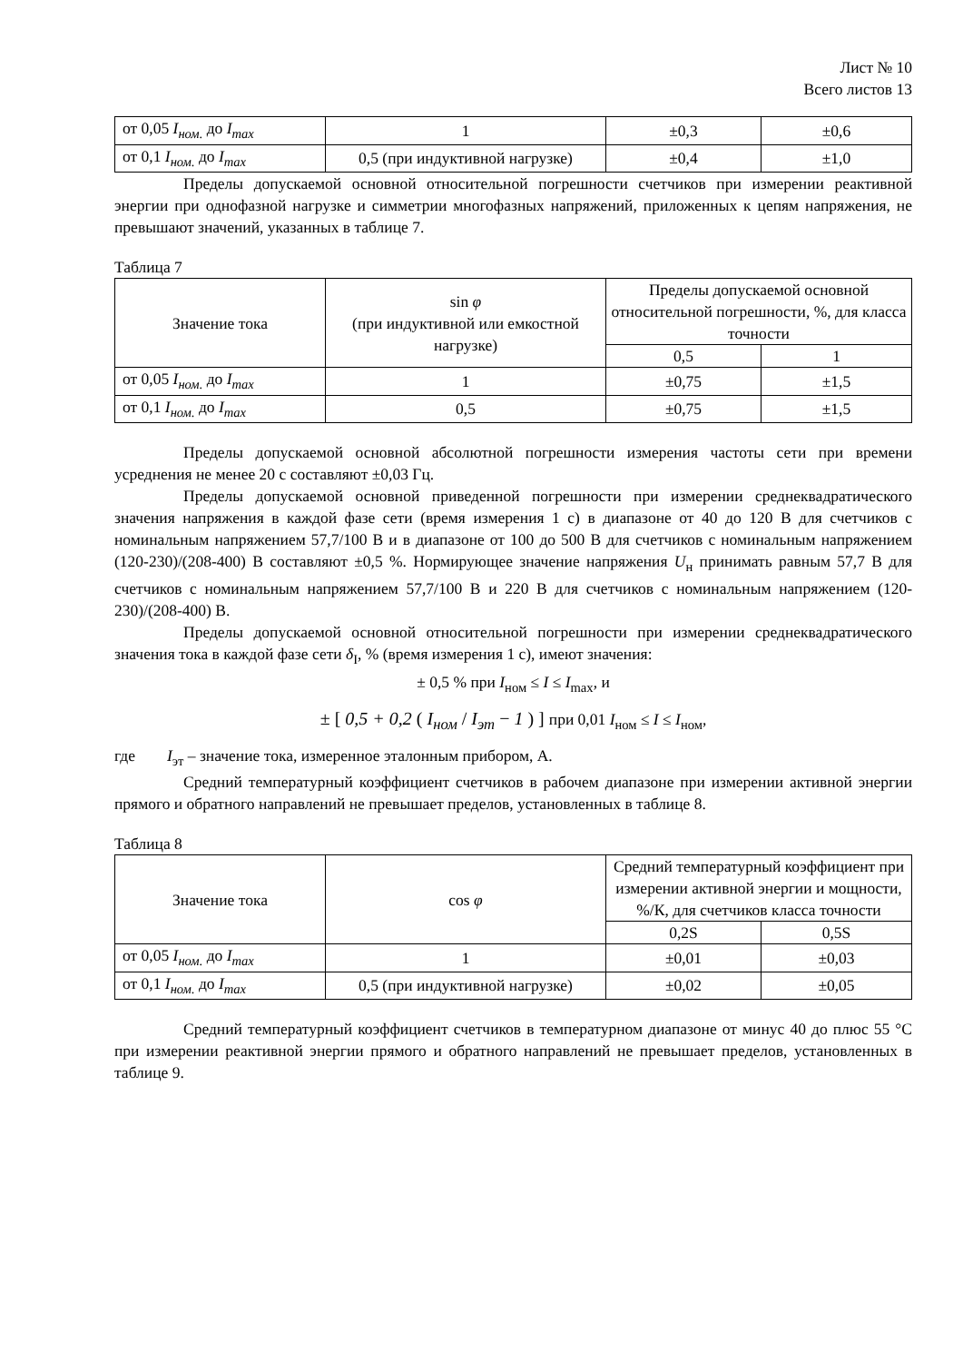Лист № 10
Всего листов 13
| от 0,05 I<sub>ном.</sub> до I<sub>max</sub> | 1 | ±0,3 | ±0,6 |
| от 0,1 I<sub>ном.</sub> до I<sub>max</sub> | 0,5 (при индуктивной нагрузке) | ±0,4 | ±1,0 |
Пределы допускаемой основной относительной погрешности счетчиков при измерении реактивной энергии при однофазной нагрузке и симметрии многофазных напряжений, приложенных к цепям напряжения, не превышают значений, указанных в таблице 7.
Таблица 7
| Значение тока | sin φ (при индуктивной или емкостной нагрузке) | Пределы допускаемой основной относительной погрешности, %, для класса точности | |
| --- | --- | --- | --- |
| | | 0,5 | 1 |
| от 0,05 I<sub>ном.</sub> до I<sub>max</sub> | 1 | ±0,75 | ±1,5 |
| от 0,1 I<sub>ном.</sub> до I<sub>max</sub> | 0,5 | ±0,75 | ±1,5 |
Пределы допускаемой основной абсолютной погрешности измерения частоты сети при времени усреднения не менее 20 с составляют ±0,03 Гц.
Пределы допускаемой основной приведенной погрешности при измерении среднеквадратического значения напряжения в каждой фазе сети (время измерения 1 с) в диапазоне от 40 до 120 В для счетчиков с номинальным напряжением 57,7/100 В и в диапазоне от 100 до 500 В для счетчиков с номинальным напряжением (120-230)/(208-400) В составляют ±0,5 %. Нормирующее значение напряжения U<sub>н</sub> принимать равным 57,7 В для счетчиков с номинальным напряжением 57,7/100 В и 220 В для счетчиков с номинальным напряжением (120-230)/(208-400) В.
Пределы допускаемой основной относительной погрешности при измерении среднеквадратического значения тока в каждой фазе сети δ<sub>I</sub>, % (время измерения 1 с), имеют значения:
± 0,5 % при I<sub>ном</sub> ≤ I ≤ I<sub>max</sub>, и
± [ 0,5 + 0,2 ( I<sub>ном</sub> / I<sub>эт</sub> − 1 ) ] при 0,01 I<sub>ном</sub> ≤ I ≤ I<sub>ном</sub>,
где I<sub>эт</sub> – значение тока, измеренное эталонным прибором, А.
Средний температурный коэффициент счетчиков в рабочем диапазоне при измерении активной энергии прямого и обратного направлений не превышает пределов, установленных в таблице 8.
Таблица 8
| Значение тока | cos φ | Средний температурный коэффициент при измерении активной энергии и мощности, %/К, для счетчиков класса точности | |
| --- | --- | --- | --- |
| | | 0,2S | 0,5S |
| от 0,05 I<sub>ном.</sub> до I<sub>max</sub> | 1 | ±0,01 | ±0,03 |
| от 0,1 I<sub>ном.</sub> до I<sub>max</sub> | 0,5 (при индуктивной нагрузке) | ±0,02 | ±0,05 |
Средний температурный коэффициент счетчиков в температурном диапазоне от минус 40 до плюс 55 °С при измерении реактивной энергии прямого и обратного направлений не превышает пределов, установленных в таблице 9.